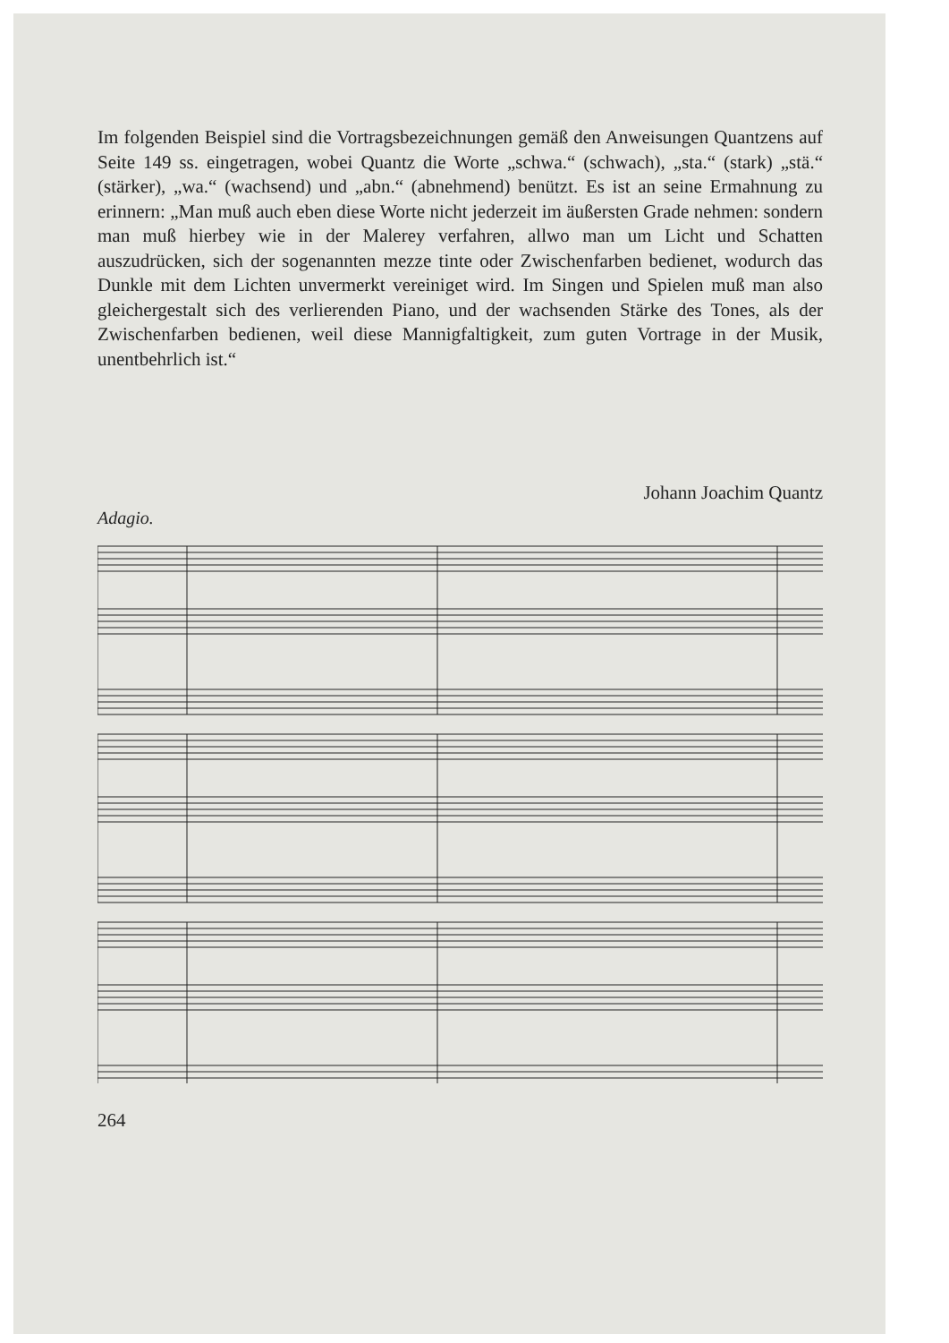Im folgenden Beispiel sind die Vortragsbezeichnungen gemäß den Anweisungen Quantzens auf Seite 149 ss. eingetragen, wobei Quantz die Worte „schwa.“ (schwach), „sta.“ (stark) „stä.“ (stärker), „wa.“ (wachsend) und „abn.“ (abnehmend) benützt. Es ist an seine Ermahnung zu erinnern: „Man muß auch eben diese Worte nicht jederzeit im äußersten Grade nehmen: sondern man muß hierbey wie in der Malerey verfahren, allwo man um Licht und Schatten auszudrücken, sich der sogenannten mezze tinte oder Zwischenfarben bedienet, wodurch das Dunkle mit dem Lichten unvermerkt vereiniget wird. Im Singen und Spielen muß man also gleichergestalt sich des verlierenden Piano, und der wachsenden Stärke des Tones, als der Zwischenfarben bedienen, weil diese Mannigfaltigkeit, zum guten Vortrage in der Musik, unentbehrlich ist.“
Johann Joachim Quantz
Adagio.
264